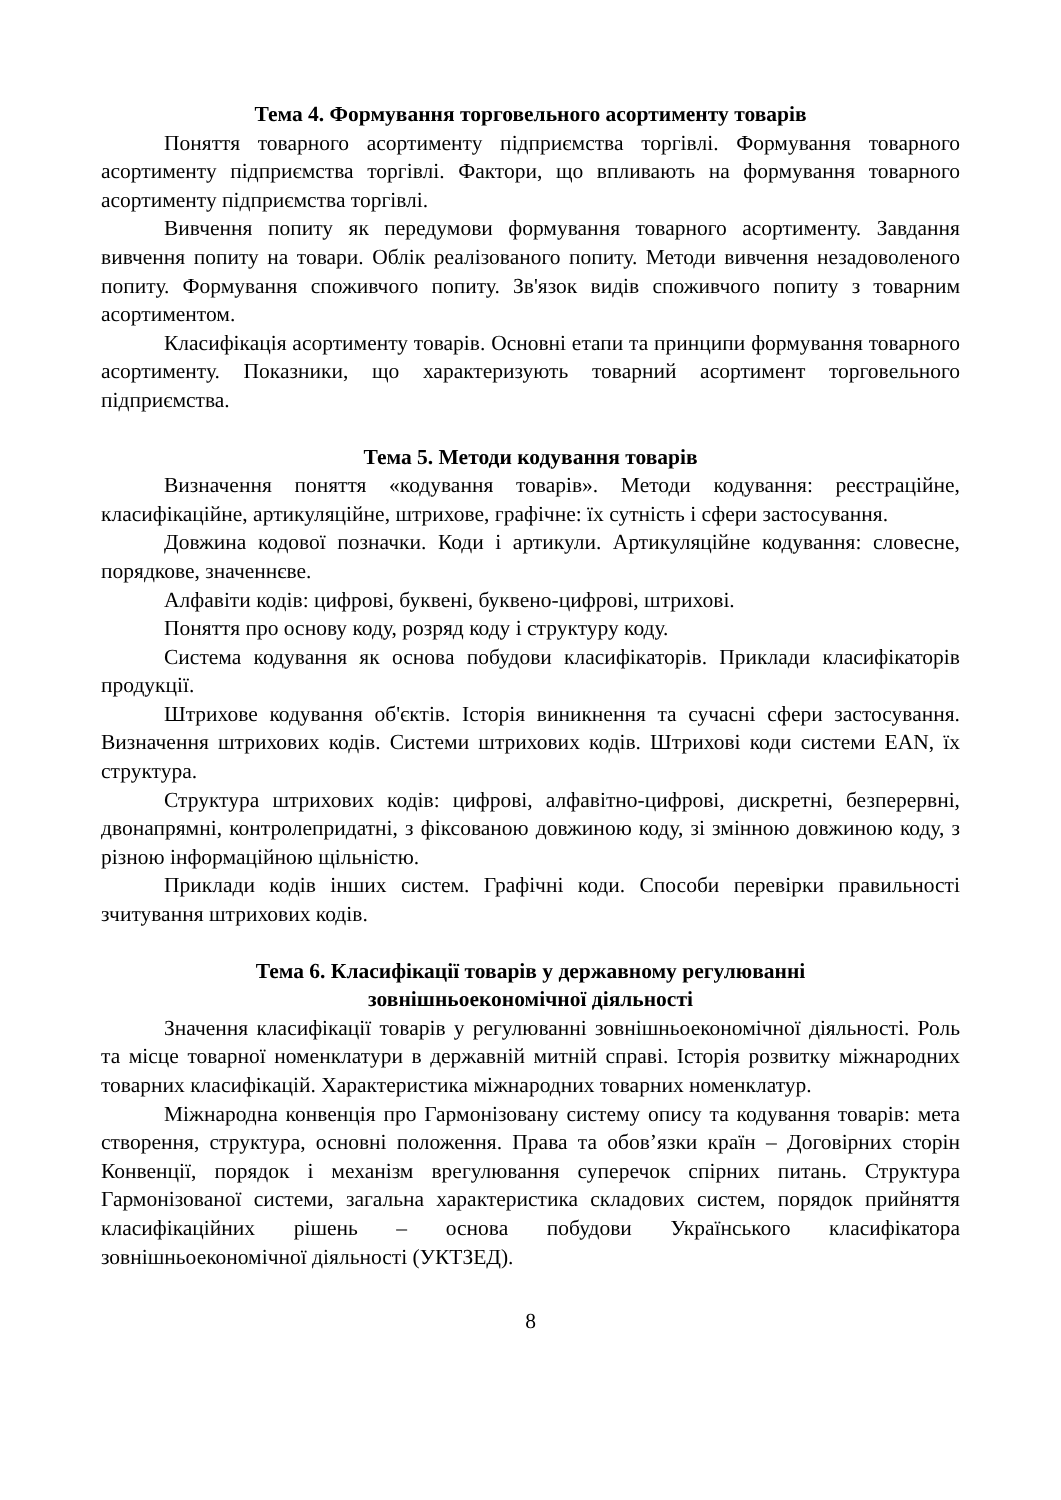Тема 4. Формування торговельного асортименту товарів
Поняття товарного асортименту підприємства торгівлі. Формування товарного асортименту підприємства торгівлі. Фактори, що впливають на формування товарного асортименту підприємства торгівлі.
Вивчення попиту як передумови формування товарного асортименту. Завдання вивчення попиту на товари. Облік реалізованого попиту. Методи вивчення незадоволеного попиту. Формування споживчого попиту. Зв'язок видів споживчого попиту з товарним асортиментом.
Класифікація асортименту товарів. Основні етапи та принципи формування товарного асортименту. Показники, що характеризують товарний асортимент торговельного підприємства.
Тема 5. Методи кодування товарів
Визначення поняття «кодування товарів». Методи кодування: реєстраційне, класифікаційне, артикуляційне, штрихове, графічне: їх сутність і сфери застосування.
Довжина кодової позначки. Коди і артикули. Артикуляційне кодування: словесне, порядкове, значеннєве.
Алфавіти кодів: цифрові, буквені, буквено-цифрові, штрихові.
Поняття про основу коду, розряд коду і структуру коду.
Система кодування як основа побудови класифікаторів. Приклади класифікаторів продукції.
Штрихове кодування об'єктів. Історія виникнення та сучасні сфери застосування. Визначення штрихових кодів. Системи штрихових кодів. Штрихові коди системи EAN, їх структура.
Структура штрихових кодів: цифрові, алфавітно-цифрові, дискретні, безперервні, двонапрямні, контролепридатні, з фіксованою довжиною коду, зі змінною довжиною коду, з різною інформаційною щільністю.
Приклади кодів інших систем. Графічні коди. Способи перевірки правильності зчитування штрихових кодів.
Тема 6. Класифікації товарів у державному регулюванні
зовнішньоекономічної діяльності
Значення класифікації товарів у регулюванні зовнішньоекономічної діяльності. Роль та місце товарної номенклатури в державній митній справі. Історія розвитку міжнародних товарних класифікацій. Характеристика міжнародних товарних номенклатур.
Міжнародна конвенція про Гармонізовану систему опису та кодування товарів: мета створення, структура, основні положення. Права та обов’язки країн – Договірних сторін Конвенції, порядок і механізм врегулювання суперечок спірних питань. Структура Гармонізованої системи, загальна характеристика складових систем, порядок прийняття класифікаційних рішень – основа побудови Українського класифікатора зовнішньоекономічної діяльності (УКТЗЕД).
8